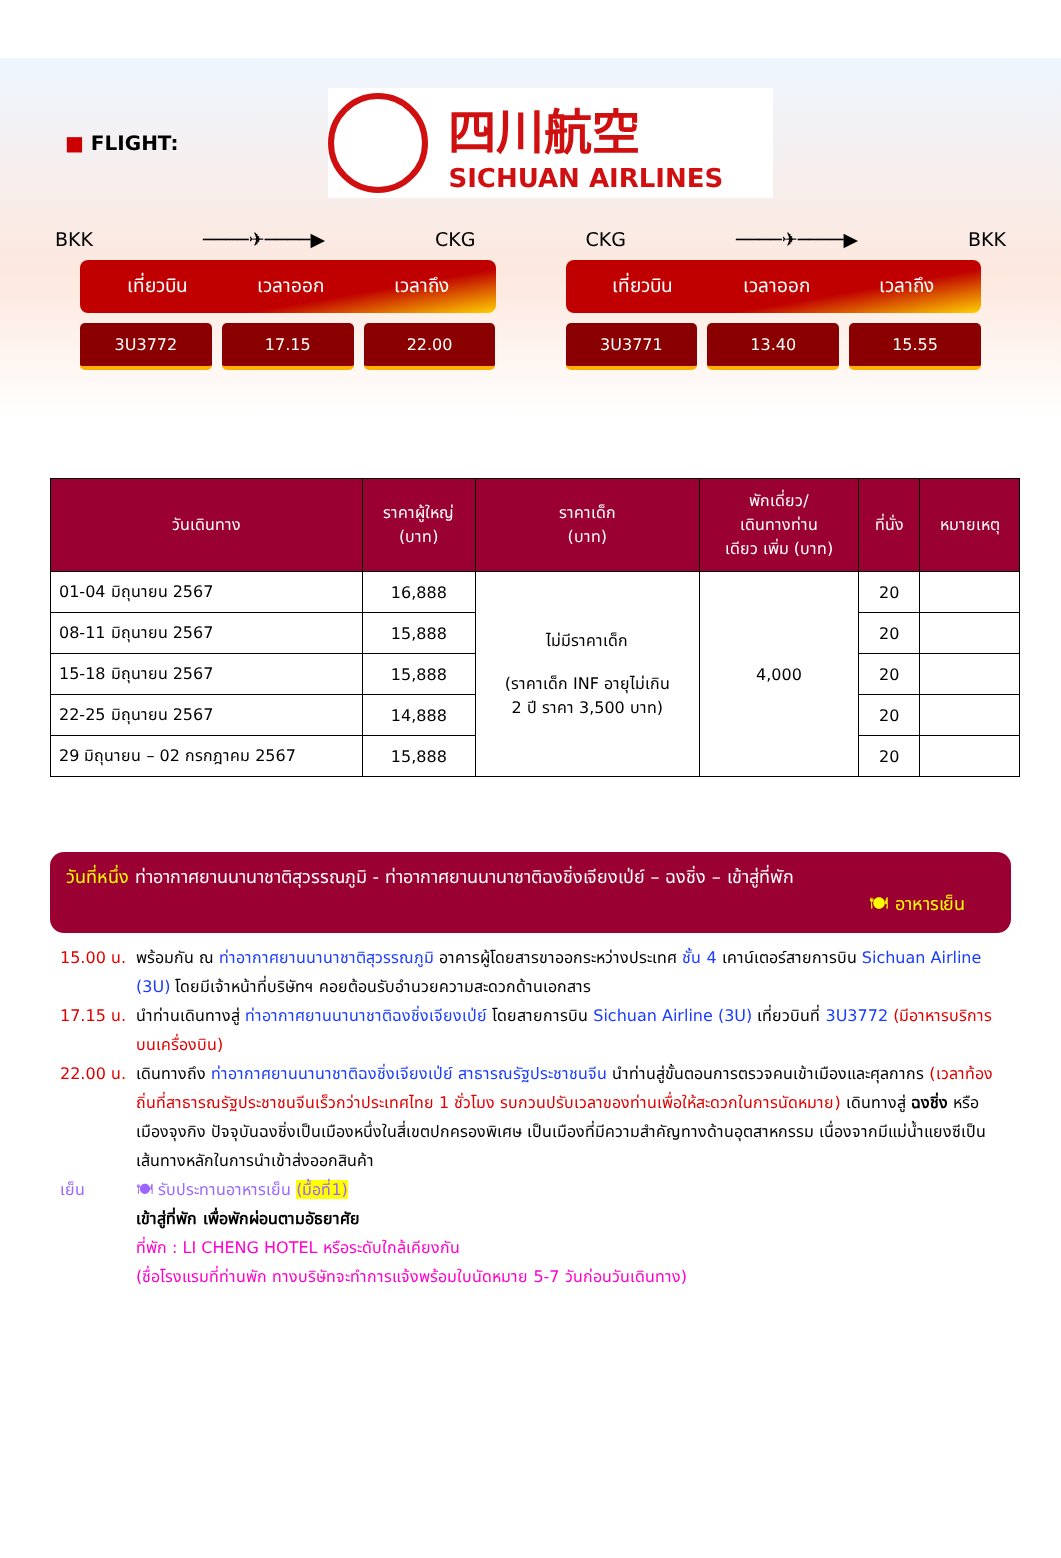■ FLIGHT:
四川航空
SICHUAN AIRLINES
BKK ────✈────▶ CKG CKG ────✈────▶ BKK
เที่ยวบิน เวลาออก เวลาถึง
3U3772 17.15 22.00
เที่ยวบิน เวลาออก เวลาถึง
3U3771 13.40 15.55
| วันเดินทาง | ราคาผู้ใหญ่ (บาท) | ราคาเด็ก (บาท) | พักเดี่ยว/ เดินทางท่าน เดียว เพิ่ม (บาท) | ที่นั่ง | หมายเหตุ |
| --- | --- | --- | --- | --- | --- |
| 01-04 มิถุนายน 2567 | 16,888 | ไม่มีราคาเด็ก (ราคาเด็ก INF อายุไม่เกิน 2 ปี ราคา 3,500 บาท) | 4,000 | 20 | |
| 08-11 มิถุนายน 2567 | 15,888 | | | 20 | |
| 15-18 มิถุนายน 2567 | 15,888 | | | 20 | |
| 22-25 มิถุนายน 2567 | 14,888 | | | 20 | |
| 29 มิถุนายน – 02 กรกฎาคม 2567 | 15,888 | | | 20 | |
วันที่หนึ่ง ท่าอากาศยานนานาชาติสุวรรณภูมิ - ท่าอากาศยานนานาชาติฉงชิ่งเจียงเป่ย์ – ฉงชิ่ง – เข้าสู่ที่พัก
🍽 อาหารเย็น
15.00 น. พร้อมกัน ณ ท่าอากาศยานนานาชาติสุวรรณภูมิ อาคารผู้โดยสารขาออกระหว่างประเทศ ชั้น 4 เคาน์เตอร์สายการบิน Sichuan Airline (3U) โดยมีเจ้าหน้าที่บริษัทฯ คอยต้อนรับอำนวยความสะดวกด้านเอกสาร
17.15 น. นำท่านเดินทางสู่ ท่าอากาศยานนานาชาติฉงชิ่งเจียงเป่ย์ โดยสายการบิน Sichuan Airline (3U) เที่ยวบินที่ 3U3772 (มีอาหารบริการบนเครื่องบิน)
22.00 น. เดินทางถึง ท่าอากาศยานนานาชาติฉงชิ่งเจียงเป่ย์ สาธารณรัฐประชาชนจีน นำท่านสู่ขั้นตอนการตรวจคนเข้าเมืองและศุลกากร (เวลาท้องถิ่นที่สาธารณรัฐประชาชนจีนเร็วกว่าประเทศไทย 1 ชั่วโมง รบกวนปรับเวลาของท่านเพื่อให้สะดวกในการนัดหมาย) เดินทางสู่ ฉงชิ่ง หรือ เมืองจุงกิง ปัจจุบันฉงชิ่งเป็นเมืองหนึ่งในสี่เขตปกครองพิเศษ เป็นเมืองที่มีความสำคัญทางด้านอุตสาหกรรม เนื่องจากมีแม่น้ำแยงซีเป็นเส้นทางหลักในการนำเข้าส่งออกสินค้า
เย็น 🍽 รับประทานอาหารเย็น (มื้อที่1)
เข้าสู่ที่พัก เพื่อพักผ่อนตามอัธยาศัย
ที่พัก : LI CHENG HOTEL หรือระดับใกล้เคียงกัน
(ชื่อโรงแรมที่ท่านพัก ทางบริษัทจะทำการแจ้งพร้อมใบนัดหมาย 5-7 วันก่อนวันเดินทาง)